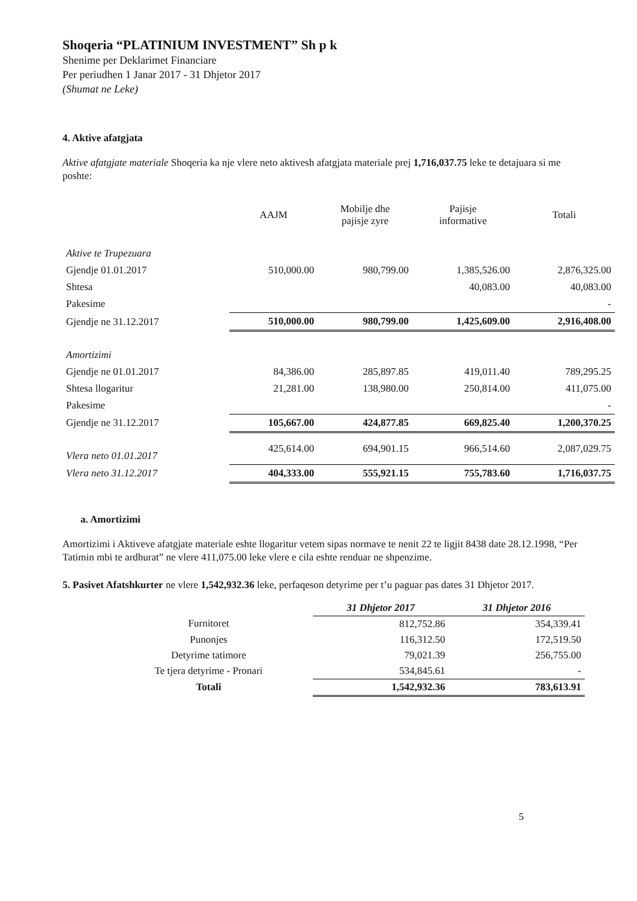Shoqeria “PLATINIUM INVESTMENT” Sh p k
Shenime per Deklarimet Financiare
Per periudhen 1 Janar 2017 - 31 Dhjetor 2017
(Shumat ne Leke)
4. Aktive afatgjata
Aktive afatgjate materiale Shoqeria ka nje vlere neto aktivesh afatgjata materiale prej 1,716,037.75 leke te detajuara si me poshte:
| | AAJM | Mobilje dhe pajisje zyre | Pajisje informative | Totali |
| --- | --- | --- | --- | --- |
| Aktive te Trupezuara | | | | |
| Gjendje 01.01.2017 | 510,000.00 | 980,799.00 | 1,385,526.00 | 2,876,325.00 |
| Shtesa | | | 40,083.00 | 40,083.00 |
| Pakesime | | | | - |
| Gjendje ne 31.12.2017 | 510,000.00 | 980,799.00 | 1,425,609.00 | 2,916,408.00 |
| Amortizimi | | | | |
| Gjendje ne 01.01.2017 | 84,386.00 | 285,897.85 | 419,011.40 | 789,295.25 |
| Shtesa llogaritur | 21,281.00 | 138,980.00 | 250,814.00 | 411,075.00 |
| Pakesime | | | | - |
| Gjendje ne 31.12.2017 | 105,667.00 | 424,877.85 | 669,825.40 | 1,200,370.25 |
| Vlera neto 01.01.2017 | 425,614.00 | 694,901.15 | 966,514.60 | 2,087,029.75 |
| Vlera neto 31.12.2017 | 404,333.00 | 555,921.15 | 755,783.60 | 1,716,037.75 |
a. Amortizimi
Amortizimi i Aktiveve afatgjate materiale eshte llogaritur vetem sipas normave te nenit 22 te ligjit 8438 date 28.12.1998, “Per Tatimin mbi te ardhurat” ne vlere 411,075.00 leke vlere e cila eshte renduar ne shpenzime.
5. Pasivet Afatshkurter ne vlere 1,542,932.36 leke, perfaqeson detyrime per t’u paguar pas dates 31 Dhjetor 2017.
| | 31 Dhjetor 2017 | 31 Dhjetor 2016 |
| Furnitoret | 812,752.86 | 354,339.41 |
| Punonjes | 116,312.50 | 172,519.50 |
| Detyrime tatimore | 79,021.39 | 256,755.00 |
| Te tjera detyrime - Pronari | 534,845.61 | - |
| Totali | 1,542,932.36 | 783,613.91 |
5